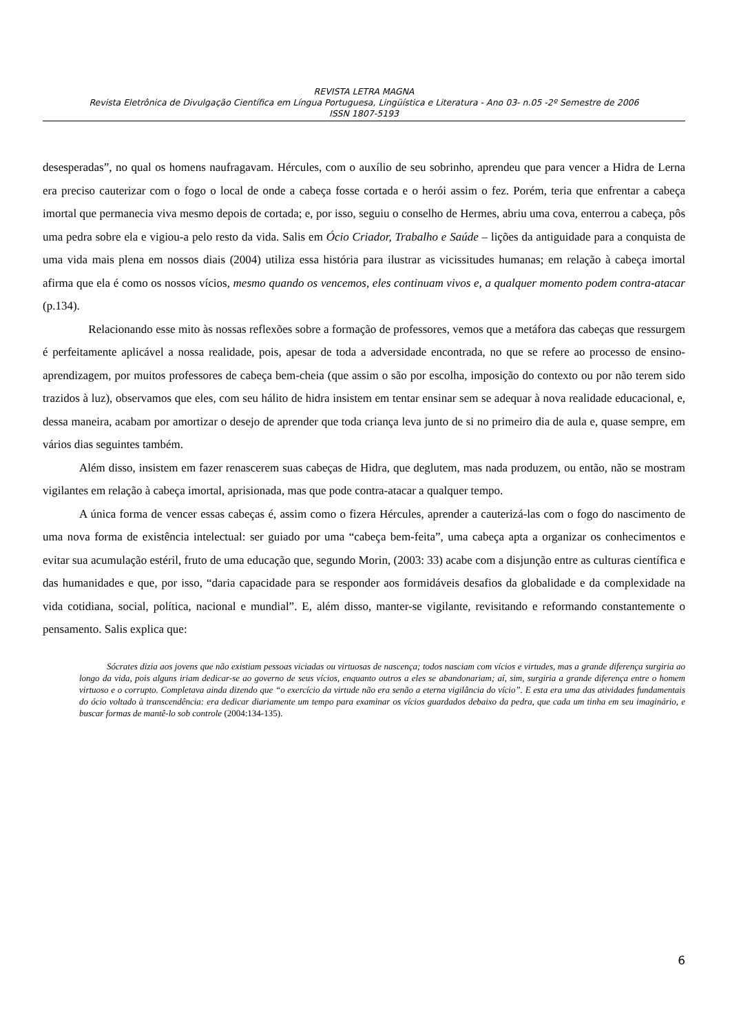REVISTA LETRA MAGNA
Revista Eletrônica de Divulgação Científica em Língua Portuguesa, Lingüística e Literatura - Ano 03- n.05 -2º Semestre de 2006
ISSN 1807-5193
desesperadas”, no qual os homens naufragavam. Hércules, com o auxílio de seu sobrinho, aprendeu que para vencer a Hidra de Lerna era preciso cauterizar com o fogo o local de onde a cabeça fosse cortada e o herói assim o fez. Porém, teria que enfrentar a cabeça imortal que permanecia viva mesmo depois de cortada; e, por isso, seguiu o conselho de Hermes, abriu uma cova, enterrou a cabeça, pôs uma pedra sobre ela e vigiou-a pelo resto da vida. Salis em Ócio Criador, Trabalho e Saúde – lições da antiguidade para a conquista de uma vida mais plena em nossos diais (2004) utiliza essa história para ilustrar as vicissitudes humanas; em relação à cabeça imortal afirma que ela é como os nossos vícios, mesmo quando os vencemos, eles continuam vivos e, a qualquer momento podem contra-atacar (p.134).
Relacionando esse mito às nossas reflexões sobre a formação de professores, vemos que a metáfora das cabeças que ressurgem é perfeitamente aplicável a nossa realidade, pois, apesar de toda a adversidade encontrada, no que se refere ao processo de ensino-aprendizagem, por muitos professores de cabeça bem-cheia (que assim o são por escolha, imposição do contexto ou por não terem sido trazidos à luz), observamos que eles, com seu hálito de hidra insistem em tentar ensinar sem se adequar à nova realidade educacional, e, dessa maneira, acabam por amortizar o desejo de aprender que toda criança leva junto de si no primeiro dia de aula e, quase sempre, em vários dias seguintes também.
Além disso, insistem em fazer renascerem suas cabeças de Hidra, que deglutem, mas nada produzem, ou então, não se mostram vigilantes em relação à cabeça imortal, aprisionada, mas que pode contra-atacar a qualquer tempo.
A única forma de vencer essas cabeças é, assim como o fizera Hércules, aprender a cauterizá-las com o fogo do nascimento de uma nova forma de existência intelectual: ser guiado por uma “cabeça bem-feita”, uma cabeça apta a organizar os conhecimentos e evitar sua acumulação estéril, fruto de uma educação que, segundo Morin, (2003: 33) acabe com a disjunção entre as culturas científica e das humanidades e que, por isso, “daria capacidade para se responder aos formidáveis desafios da globalidade e da complexidade na vida cotidiana, social, política, nacional e mundial”. E, além disso, manter-se vigilante, revisitando e reformando constantemente o pensamento. Salis explica que:
Sócrates dizia aos jovens que não existiam pessoas viciadas ou virtuosas de nascença; todos nasciam com vícios e virtudes, mas a grande diferença surgiria ao longo da vida, pois alguns iriam dedicar-se ao governo de seus vícios, enquanto outros a eles se abandonariam; aí, sim, surgiria a grande diferença entre o homem virtuoso e o corrupto. Completava ainda dizendo que “o exercício da virtude não era senão a eterna vigilância do vício”. E esta era uma das atividades fundamentais do ócio voltado à transcendência: era dedicar diariamente um tempo para examinar os vícios guardados debaixo da pedra, que cada um tinha em seu imaginário, e buscar formas de mantê-lo sob controle (2004:134-135).
6